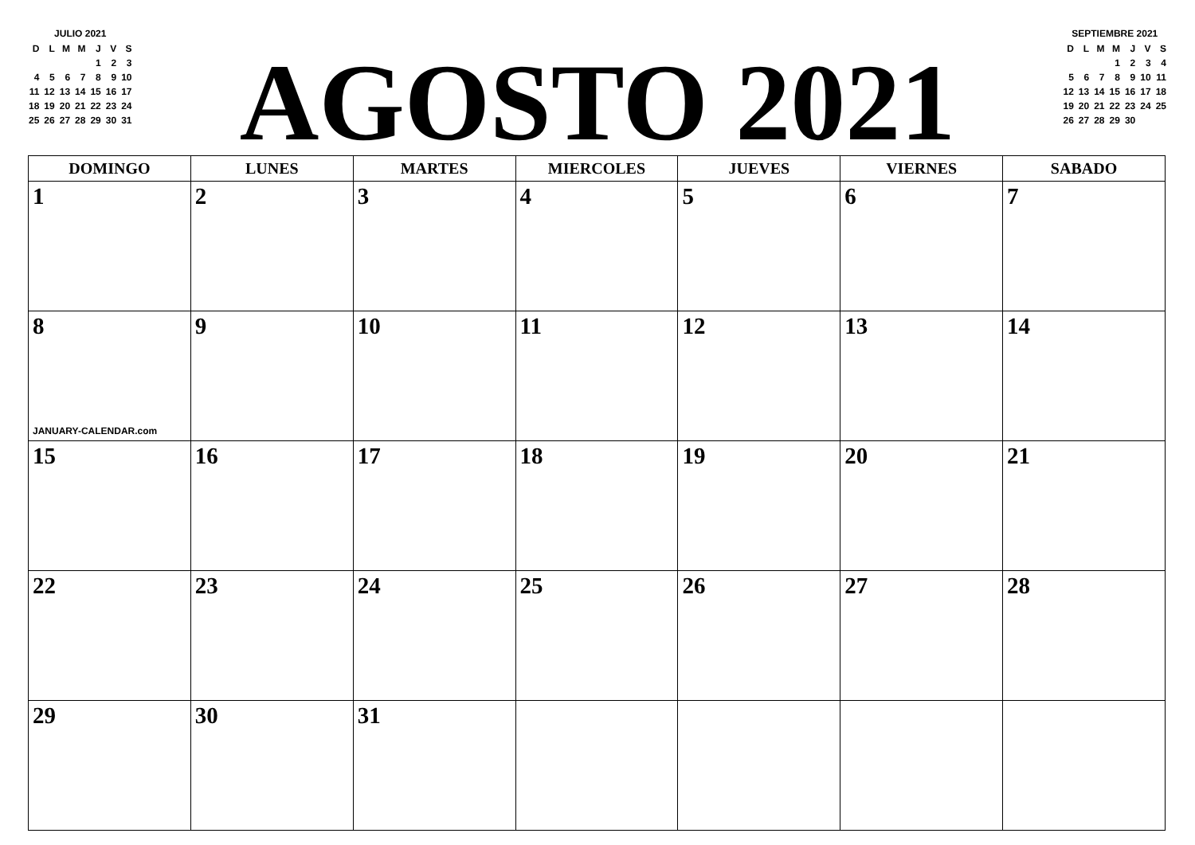JULIO 2021
| D | L | M | M | J | V | S |
| | | | | 1 | 2 | 3 |
| 4 | 5 | 6 | 7 | 8 | 9 | 10 |
| 11 | 12 | 13 | 14 | 15 | 16 | 17 |
| 18 | 19 | 20 | 21 | 22 | 23 | 24 |
| 25 | 26 | 27 | 28 | 29 | 30 | 31 |
AGOSTO 2021
SEPTIEMBRE 2021
| D | L | M | M | J | V | S |
| | | | 1 | 2 | 3 | 4 |
| 5 | 6 | 7 | 8 | 9 | 10 | 11 |
| 12 | 13 | 14 | 15 | 16 | 17 | 18 |
| 19 | 20 | 21 | 22 | 23 | 24 | 25 |
| 26 | 27 | 28 | 29 | 30 | | |
| DOMINGO | LUNES | MARTES | MIERCOLES | JUEVES | VIERNES | SABADO |
| --- | --- | --- | --- | --- | --- | --- |
| 1 | 2 | 3 | 4 | 5 | 6 | 7 |
| 8 JANUARY-CALENDAR.com | 9 | 10 | 11 | 12 | 13 | 14 |
| 15 | 16 | 17 | 18 | 19 | 20 | 21 |
| 22 | 23 | 24 | 25 | 26 | 27 | 28 |
| 29 | 30 | 31 | | | | |